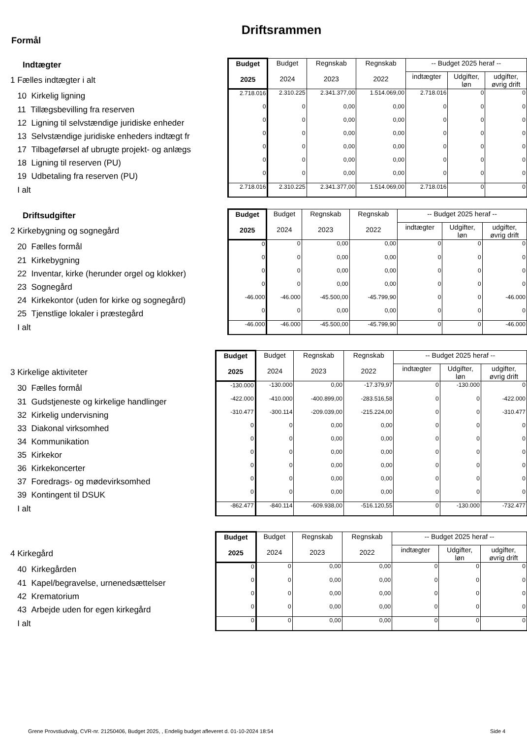Driftsrammen
Formål
| Indtægter | Budget 2025 | Budget 2024 | Regnskab 2023 | Regnskab 2022 | -- Budget 2025 heraf -- | | |
| 1 Fælles indtægter i alt | | | | | indtægter | Udgifter, løn | udgifter, øvrig drift |
| 10 Kirkelig ligning | 2.718.016 | 2.310.225 | 2.341.377,00 | 1.514.069,00 | 2.718.016 | 0 | 0 |
| 11 Tillægsbevilling fra reserven | 0 | 0 | 0,00 | 0,00 | 0 | 0 | 0 |
| 12 Ligning til selvstændige juridiske enheder | 0 | 0 | 0,00 | 0,00 | 0 | 0 | 0 |
| 13 Selvstændige juridiske enheders indtægt fr | 0 | 0 | 0,00 | 0,00 | 0 | 0 | 0 |
| 17 Tilbageførsel af ubrugte projekt- og anlægs | 0 | 0 | 0,00 | 0,00 | 0 | 0 | 0 |
| 18 Ligning til reserven (PU) | 0 | 0 | 0,00 | 0,00 | 0 | 0 | 0 |
| 19 Udbetaling fra reserven (PU) | 0 | 0 | 0,00 | 0,00 | 0 | 0 | 0 |
| I alt | 2.718.016 | 2.310.225 | 2.341.377,00 | 1.514.069,00 | 2.718.016 | 0 | 0 |
| Driftsudgifter | Budget 2025 | Budget 2024 | Regnskab 2023 | Regnskab 2022 | -- Budget 2025 heraf -- | | |
| 2 Kirkebygning og sognegård | | | | | indtægter | Udgifter, løn | udgifter, øvrig drift |
| 20 Fælles formål | 0 | 0 | 0,00 | 0,00 | 0 | 0 | 0 |
| 21 Kirkebygning | 0 | 0 | 0,00 | 0,00 | 0 | 0 | 0 |
| 22 Inventar, kirke (herunder orgel og klokker) | 0 | 0 | 0,00 | 0,00 | 0 | 0 | 0 |
| 23 Sognegård | 0 | 0 | 0,00 | 0,00 | 0 | 0 | 0 |
| 24 Kirkekontor (uden for kirke og sognegård) | -46.000 | -46.000 | -45.500,00 | -45.799,90 | 0 | 0 | -46.000 |
| 25 Tjenstlige lokaler i præstegård | 0 | 0 | 0,00 | 0,00 | 0 | 0 | 0 |
| I alt | -46.000 | -46.000 | -45.500,00 | -45.799,90 | 0 | 0 | -46.000 |
| | Budget 2025 | Budget 2024 | Regnskab 2023 | Regnskab 2022 | -- Budget 2025 heraf -- | | |
| 3 Kirkelige aktiviteter | | | | | indtægter | Udgifter, løn | udgifter, øvrig drift |
| 30 Fælles formål | -130.000 | -130.000 | 0,00 | -17.379,97 | 0 | -130.000 | 0 |
| 31 Gudstjeneste og kirkelige handlinger | -422.000 | -410.000 | -400.899,00 | -283.516,58 | 0 | 0 | -422.000 |
| 32 Kirkelig undervisning | -310.477 | -300.114 | -209.039,00 | -215.224,00 | 0 | 0 | -310.477 |
| 33 Diakonal virksomhed | 0 | 0 | 0,00 | 0,00 | 0 | 0 | 0 |
| 34 Kommunikation | 0 | 0 | 0,00 | 0,00 | 0 | 0 | 0 |
| 35 Kirkekor | 0 | 0 | 0,00 | 0,00 | 0 | 0 | 0 |
| 36 Kirkekoncerter | 0 | 0 | 0,00 | 0,00 | 0 | 0 | 0 |
| 37 Foredrags- og mødevirksomhed | 0 | 0 | 0,00 | 0,00 | 0 | 0 | 0 |
| 39 Kontingent til DSUK | 0 | 0 | 0,00 | 0,00 | 0 | 0 | 0 |
| I alt | -862.477 | -840.114 | -609.938,00 | -516.120,55 | 0 | -130.000 | -732.477 |
| | Budget 2025 | Budget 2024 | Regnskab 2023 | Regnskab 2022 | -- Budget 2025 heraf -- | | |
| 4 Kirkegård | | | | | indtægter | Udgifter, løn | udgifter, øvrig drift |
| 40 Kirkegården | 0 | 0 | 0,00 | 0,00 | 0 | 0 | 0 |
| 41 Kapel/begravelse, urnenedsættelser | 0 | 0 | 0,00 | 0,00 | 0 | 0 | 0 |
| 42 Krematorium | 0 | 0 | 0,00 | 0,00 | 0 | 0 | 0 |
| 43 Arbejde uden for egen kirkegård | 0 | 0 | 0,00 | 0,00 | 0 | 0 | 0 |
| I alt | 0 | 0 | 0,00 | 0,00 | 0 | 0 | 0 |
Grene Provstiudvalg, CVR-nr. 21250406, Budget 2025, , Endelig budget afleveret d. 01-10-2024 18:54
Side 4